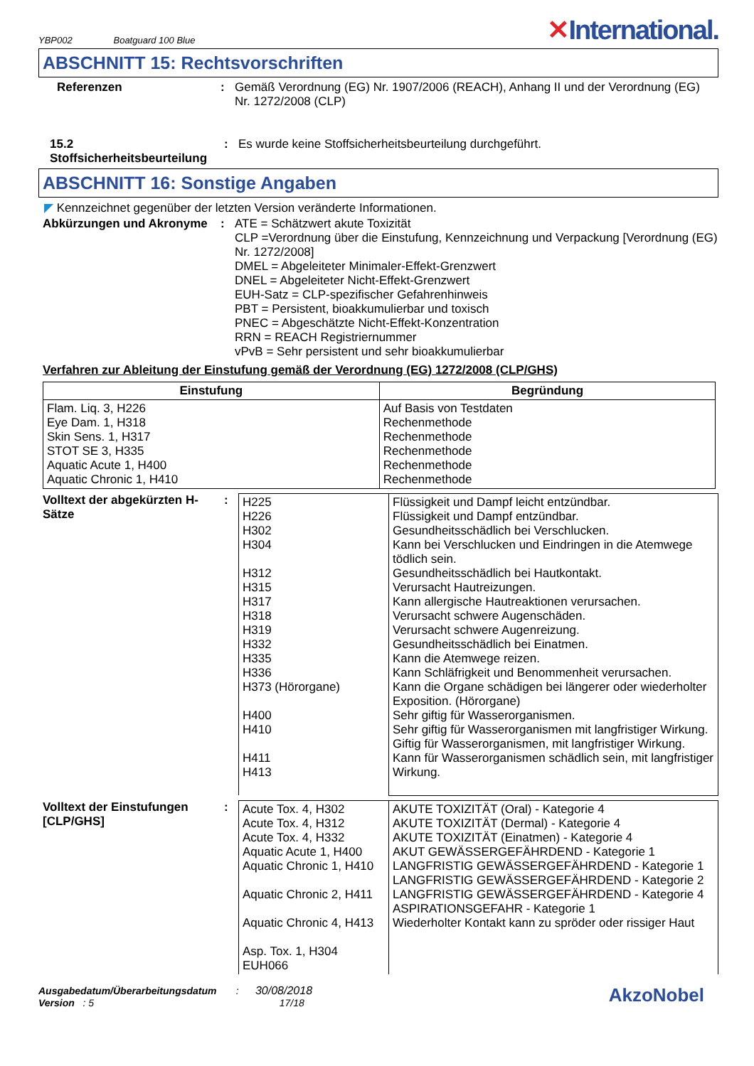YBP002 Boatguard 100 Blue
✕International.
ABSCHNITT 15: Rechtsvorschriften
Referenzen : Gemäß Verordnung (EG) Nr. 1907/2006 (REACH), Anhang II und der Verordnung (EG) Nr. 1272/2008 (CLP)
15.2 Stoffsicherheitsbeurteilung
: Es wurde keine Stoffsicherheitsbeurteilung durchgeführt.
ABSCHNITT 16: Sonstige Angaben
◤ Kennzeichnet gegenüber der letzten Version veränderte Informationen.
Abkürzungen und Akronyme : ATE = Schätzwert akute Toxizität
CLP =Verordnung über die Einstufung, Kennzeichnung und Verpackung [Verordnung (EG) Nr. 1272/2008]
DMEL = Abgeleiteter Minimaler-Effekt-Grenzwert
DNEL = Abgeleiteter Nicht-Effekt-Grenzwert
EUH-Satz = CLP-spezifischer Gefahrenhinweis
PBT = Persistent, bioakkumulierbar und toxisch
PNEC = Abgeschätzte Nicht-Effekt-Konzentration
RRN = REACH Registriernummer
vPvB = Sehr persistent und sehr bioakkumulierbar
Verfahren zur Ableitung der Einstufung gemäß der Verordnung (EG) 1272/2008 (CLP/GHS)
| Einstufung | Begründung |
| --- | --- |
| Flam. Liq. 3, H226 Eye Dam. 1, H318 Skin Sens. 1, H317 STOT SE 3, H335 Aquatic Acute 1, H400 Aquatic Chronic 1, H410 | Auf Basis von Testdaten Rechenmethode Rechenmethode Rechenmethode Rechenmethode Rechenmethode |
Volltext der abgekürzten H-Sätze
:
| H225 H226 H302 H304 H312 H315 H317 H318 H319 H332 H335 H336 H373 (Hörorgane) H400 H410 H411 H413 | Flüssigkeit und Dampf leicht entzündbar. Flüssigkeit und Dampf entzündbar. Gesundheitsschädlich bei Verschlucken. Kann bei Verschlucken und Eindringen in die Atemwege tödlich sein. Gesundheitsschädlich bei Hautkontakt. Verursacht Hautreizungen. Kann allergische Hautreaktionen verursachen. Verursacht schwere Augenschäden. Verursacht schwere Augenreizung. Gesundheitsschädlich bei Einatmen. Kann die Atemwege reizen. Kann Schläfrigkeit und Benommenheit verursachen. Kann die Organe schädigen bei längerer oder wiederholter Exposition. (Hörorgane) Sehr giftig für Wasserorganismen. Sehr giftig für Wasserorganismen mit langfristiger Wirkung. Giftig für Wasserorganismen, mit langfristiger Wirkung. Kann für Wasserorganismen schädlich sein, mit langfristiger Wirkung. |
Volltext der Einstufungen [CLP/GHS]
:
| Acute Tox. 4, H302 Acute Tox. 4, H312 Acute Tox. 4, H332 Aquatic Acute 1, H400 Aquatic Chronic 1, H410 Aquatic Chronic 2, H411 Aquatic Chronic 4, H413 Asp. Tox. 1, H304 EUH066 | AKUTE TOXIZITÄT (Oral) - Kategorie 4 AKUTE TOXIZITÄT (Dermal) - Kategorie 4 AKUTE TOXIZITÄT (Einatmen) - Kategorie 4 AKUT GEWÄSSERGEFÄHRDEND - Kategorie 1 LANGFRISTIG GEWÄSSERGEFÄHRDEND - Kategorie 1 LANGFRISTIG GEWÄSSERGEFÄHRDEND - Kategorie 2 LANGFRISTIG GEWÄSSERGEFÄHRDEND - Kategorie 4 ASPIRATIONSGEFAHR - Kategorie 1 Wiederholter Kontakt kann zu spröder oder rissiger Haut |
Ausgabedatum/Überarbeitungsdatum : 30/08/2018
Version : 5 17/18
AkzoNobel